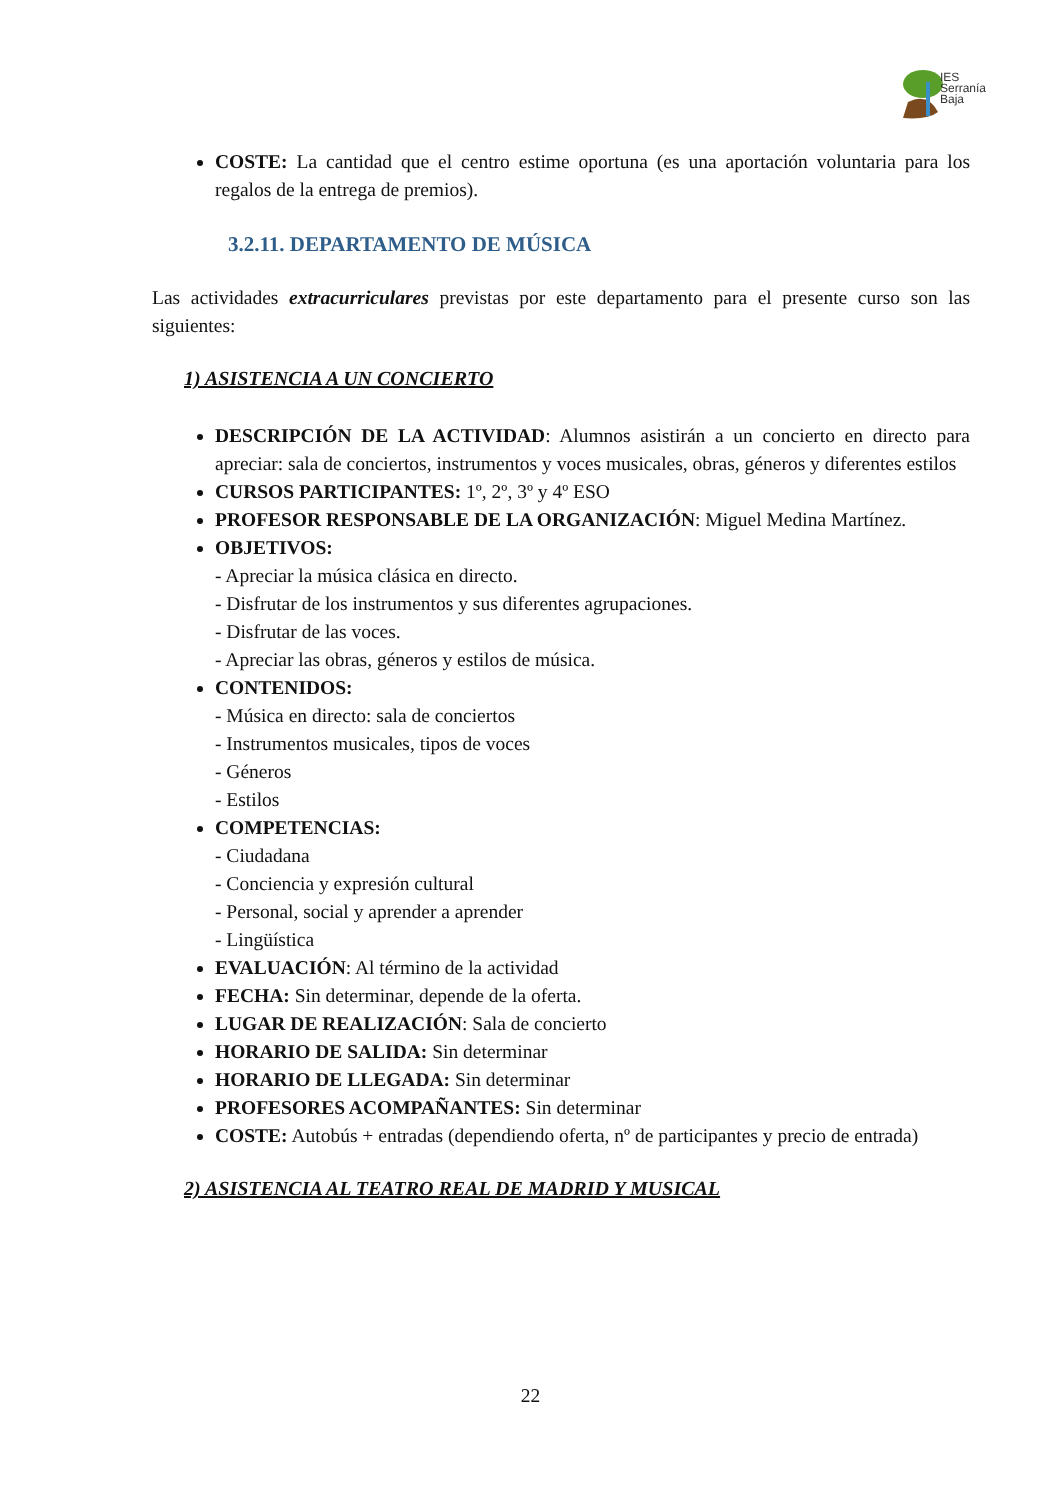IES
Serranía
Baja
COSTE: La cantidad que el centro estime oportuna (es una aportación voluntaria para los regalos de la entrega de premios).
3.2.11. DEPARTAMENTO DE MÚSICA
Las actividades extracurriculares previstas por este departamento para el presente curso son las siguientes:
1) ASISTENCIA A UN CONCIERTO
DESCRIPCIÓN DE LA ACTIVIDAD: Alumnos asistirán a un concierto en directo para apreciar: sala de conciertos, instrumentos y voces musicales, obras, géneros y diferentes estilos
CURSOS PARTICIPANTES: 1º, 2º, 3º y 4º ESO
PROFESOR RESPONSABLE DE LA ORGANIZACIÓN: Miguel Medina Martínez.
OBJETIVOS:
- Apreciar la música clásica en directo.
- Disfrutar de los instrumentos y sus diferentes agrupaciones.
- Disfrutar de las voces.
- Apreciar las obras, géneros y estilos de música.
CONTENIDOS:
- Música en directo: sala de conciertos
- Instrumentos musicales, tipos de voces
- Géneros
- Estilos
COMPETENCIAS:
- Ciudadana
- Conciencia y expresión cultural
- Personal, social y aprender a aprender
- Lingüística
EVALUACIÓN: Al término de la actividad
FECHA: Sin determinar, depende de la oferta.
LUGAR DE REALIZACIÓN: Sala de concierto
HORARIO DE SALIDA: Sin determinar
HORARIO DE LLEGADA: Sin determinar
PROFESORES ACOMPAÑANTES: Sin determinar
COSTE: Autobús + entradas (dependiendo oferta, nº de participantes y precio de entrada)
2) ASISTENCIA AL TEATRO REAL DE MADRID Y MUSICAL
22